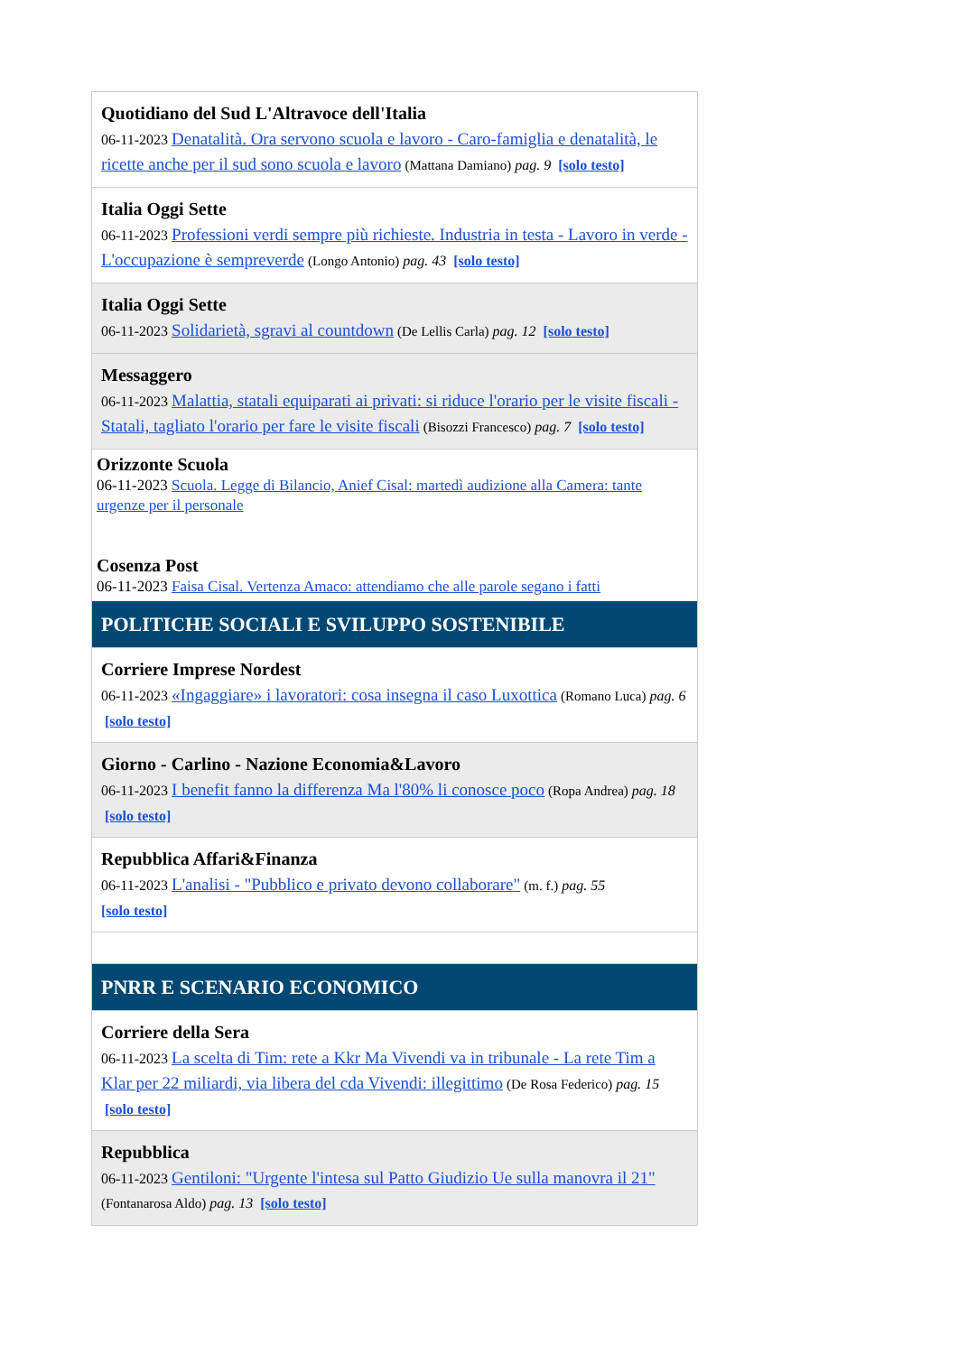| Quotidiano del Sud L'Altravoce dell'Italia 06-11-2023 Denatalità. Ora servono scuola e lavoro - Caro-famiglia e denatalità, le ricette anche per il sud sono scuola e lavoro (Mattana Damiano) pag. 9 [solo testo] |
| Italia Oggi Sette 06-11-2023 Professioni verdi sempre più richieste. Industria in testa - Lavoro in verde - L'occupazione è sempreverde (Longo Antonio) pag. 43 [solo testo] |
| Italia Oggi Sette 06-11-2023 Solidarietà, sgravi al countdown (De Lellis Carla) pag. 12 [solo testo] |
| Messaggero 06-11-2023 Malattia, statali equiparati ai privati: si riduce l'orario per le visite fiscali - Statali, tagliato l'orario per fare le visite fiscali (Bisozzi Francesco) pag. 7 [solo testo] |
| Orizzonte Scuola 06-11-2023 Scuola. Legge di Bilancio, Anief Cisal: martedì audizione alla Camera: tante urgenze per il personale Cosenza Post 06-11-2023 Faisa Cisal. Vertenza Amaco: attendiamo che alle parole segano i fatti |
| POLITICHE SOCIALI E SVILUPPO SOSTENIBILE |
| Corriere Imprese Nordest 06-11-2023 «Ingaggiare» i lavoratori: cosa insegna il caso Luxottica (Romano Luca) pag. 6 [solo testo] |
| Giorno - Carlino - Nazione Economia&Lavoro 06-11-2023 I benefit fanno la differenza Ma l'80% li conosce poco (Ropa Andrea) pag. 18 [solo testo] |
| Repubblica Affari&Finanza 06-11-2023 L'analisi - "Pubblico e privato devono collaborare" (m. f.) pag. 55 [solo testo] |
| PNRR E SCENARIO ECONOMICO |
| Corriere della Sera 06-11-2023 La scelta di Tim: rete a Kkr Ma Vivendi va in tribunale - La rete Tim a Klar per 22 miliardi, via libera del cda Vivendi: illegittimo (De Rosa Federico) pag. 15 [solo testo] |
| Repubblica 06-11-2023 Gentiloni: "Urgente l'intesa sul Patto Giudizio Ue sulla manovra il 21" (Fontanarosa Aldo) pag. 13 [solo testo] |